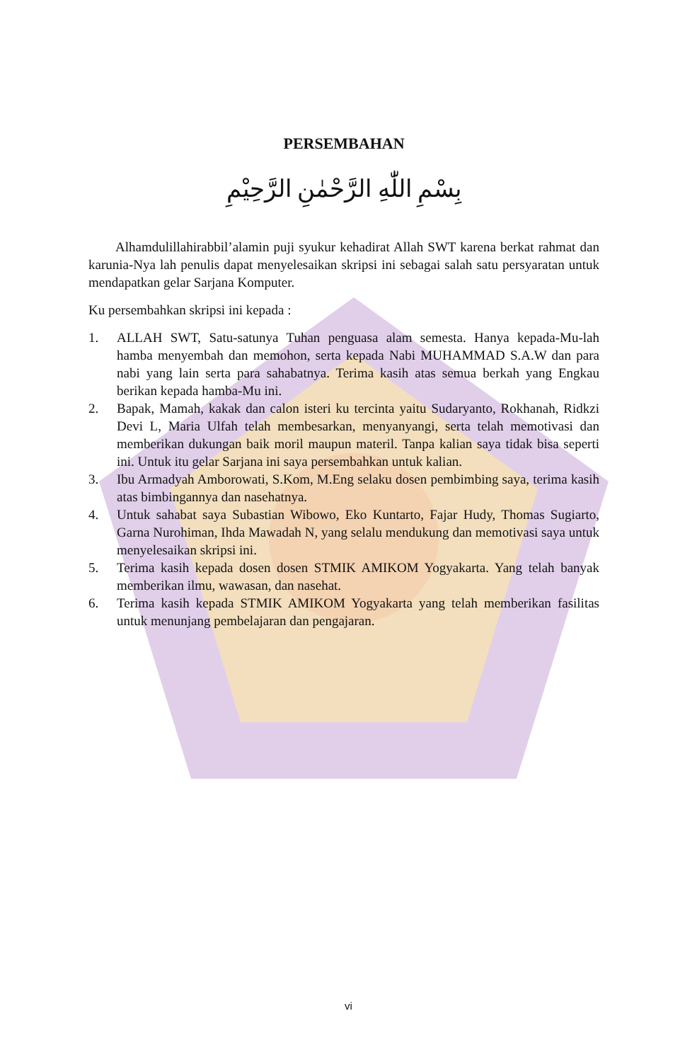PERSEMBAHAN
بِسْمِ اللّٰهِ الرَّحْمٰنِ الرَّحِيْمِ
Alhamdulillahirabbil’alamin puji syukur kehadirat Allah SWT karena berkat rahmat dan karunia-Nya lah penulis dapat menyelesaikan skripsi ini sebagai salah satu persyaratan untuk mendapatkan gelar Sarjana Komputer.
Ku persembahkan skripsi ini kepada :
1. ALLAH SWT, Satu-satunya Tuhan penguasa alam semesta. Hanya kepada-Mu-lah hamba menyembah dan memohon, serta kepada Nabi MUHAMMAD S.A.W dan para nabi yang lain serta para sahabatnya. Terima kasih atas semua berkah yang Engkau berikan kepada hamba-Mu ini.
2. Bapak, Mamah, kakak dan calon isteri ku tercinta yaitu Sudaryanto, Rokhanah, Ridkzi Devi L, Maria Ulfah telah membesarkan, menyanyangi, serta telah memotivasi dan memberikan dukungan baik moril maupun materil. Tanpa kalian saya tidak bisa seperti ini. Untuk itu gelar Sarjana ini saya persembahkan untuk kalian.
3. Ibu Armadyah Amborowati, S.Kom, M.Eng selaku dosen pembimbing saya, terima kasih atas bimbingannya dan nasehatnya.
4. Untuk sahabat saya Subastian Wibowo, Eko Kuntarto, Fajar Hudy, Thomas Sugiarto, Garna Nurohiman, Ihda Mawadah N, yang selalu mendukung dan memotivasi saya untuk menyelesaikan skripsi ini.
5. Terima kasih kepada dosen dosen STMIK AMIKOM Yogyakarta. Yang telah banyak memberikan ilmu, wawasan, dan nasehat.
6. Terima kasih kepada STMIK AMIKOM Yogyakarta yang telah memberikan fasilitas untuk menunjang pembelajaran dan pengajaran.
vi